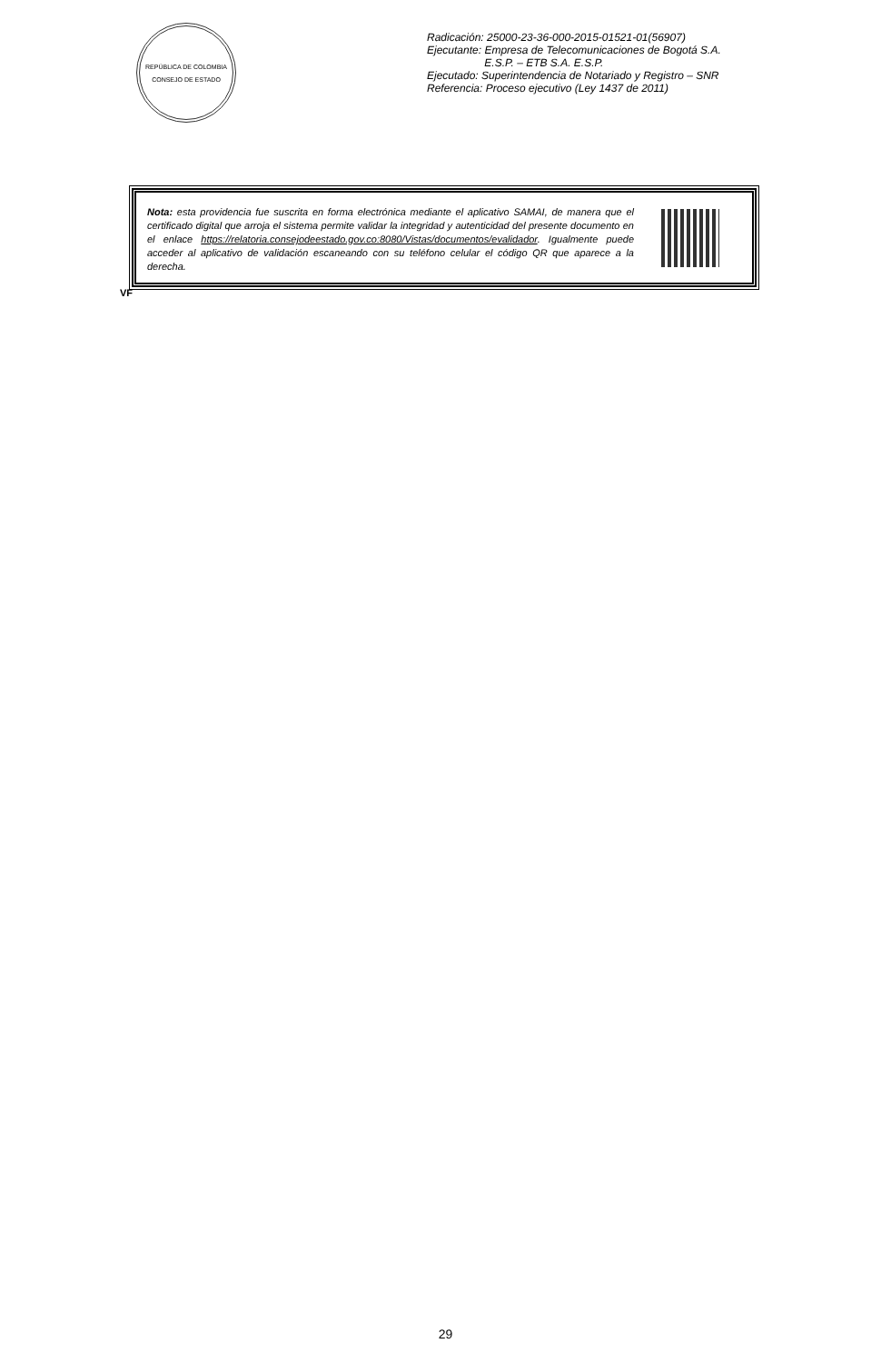REPÚBLICA DE COLOMBIA
CONSEJO DE ESTADO
Radicación: 25000-23-36-000-2015-01521-01(56907)
Ejecutante: Empresa de Telecomunicaciones de Bogotá S.A.
E.S.P. – ETB S.A. E.S.P.
Ejecutado: Superintendencia de Notariado y Registro – SNR
Referencia: Proceso ejecutivo (Ley 1437 de 2011)
Nota: esta providencia fue suscrita en forma electrónica mediante el aplicativo SAMAI, de manera que el certificado digital que arroja el sistema permite validar la integridad y autenticidad del presente documento en el enlace https://relatoria.consejodeestado.gov.co:8080/Vistas/documentos/evalidador. Igualmente puede acceder al aplicativo de validación escaneando con su teléfono celular el código QR que aparece a la derecha.
VF
29